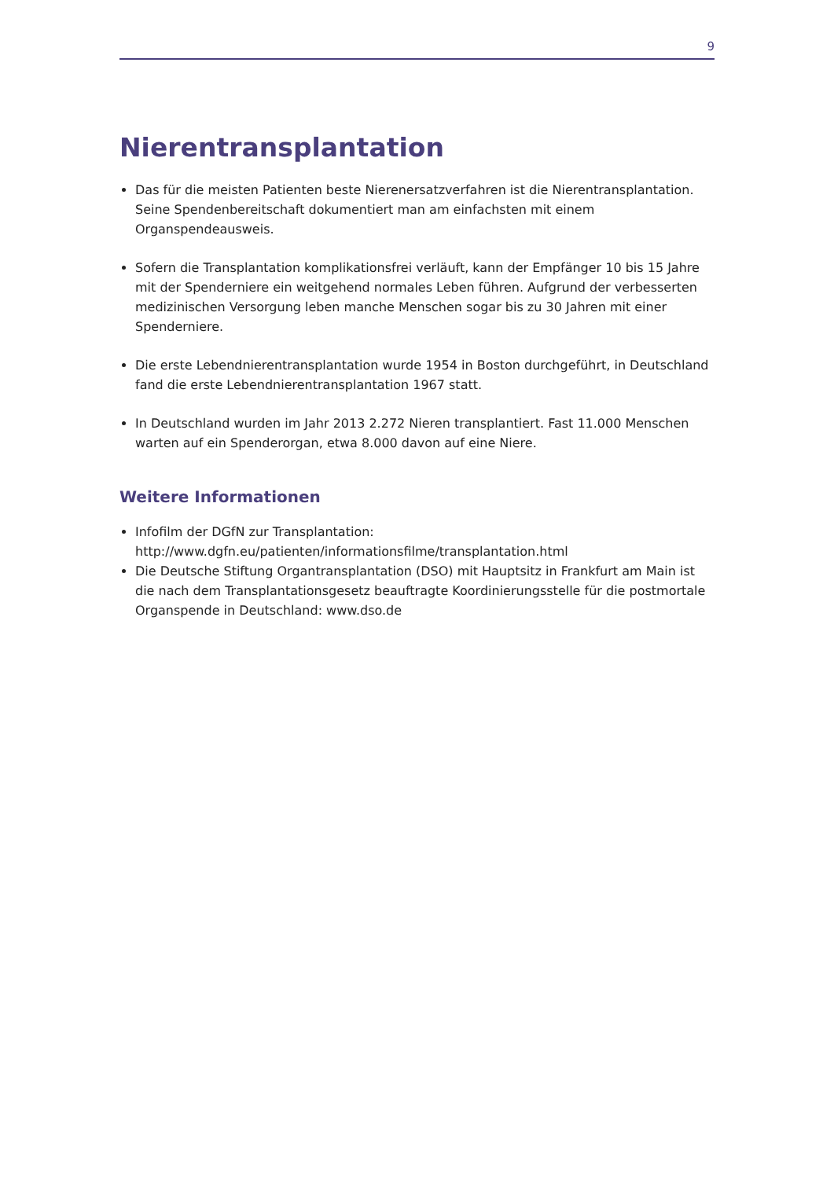9
Nierentransplantation
Das für die meisten Patienten beste Nierenersatzverfahren ist die Nierentransplantation. Seine Spendenbereitschaft dokumentiert man am einfachsten mit einem Organspendeausweis.
Sofern die Transplantation komplikationsfrei verläuft, kann der Empfänger 10 bis 15 Jahre mit der Spenderniere ein weitgehend normales Leben führen. Aufgrund der verbesserten medizinischen Versorgung leben manche Menschen sogar bis zu 30 Jahren mit einer Spenderniere.
Die erste Lebendnierentransplantation wurde 1954 in Boston durchgeführt, in Deutschland fand die erste Lebendnierentransplantation 1967 statt.
In Deutschland wurden im Jahr 2013 2.272 Nieren transplantiert. Fast 11.000 Menschen warten auf ein Spenderorgan, etwa 8.000 davon auf eine Niere.
Weitere Informationen
Infofilm der DGfN zur Transplantation:
http://www.dgfn.eu/patienten/informationsfilme/transplantation.html
Die Deutsche Stiftung Organtransplantation (DSO) mit Hauptsitz in Frankfurt am Main ist die nach dem Transplantationsgesetz beauftragte Koordinierungsstelle für die postmortale Organspende in Deutschland: www.dso.de